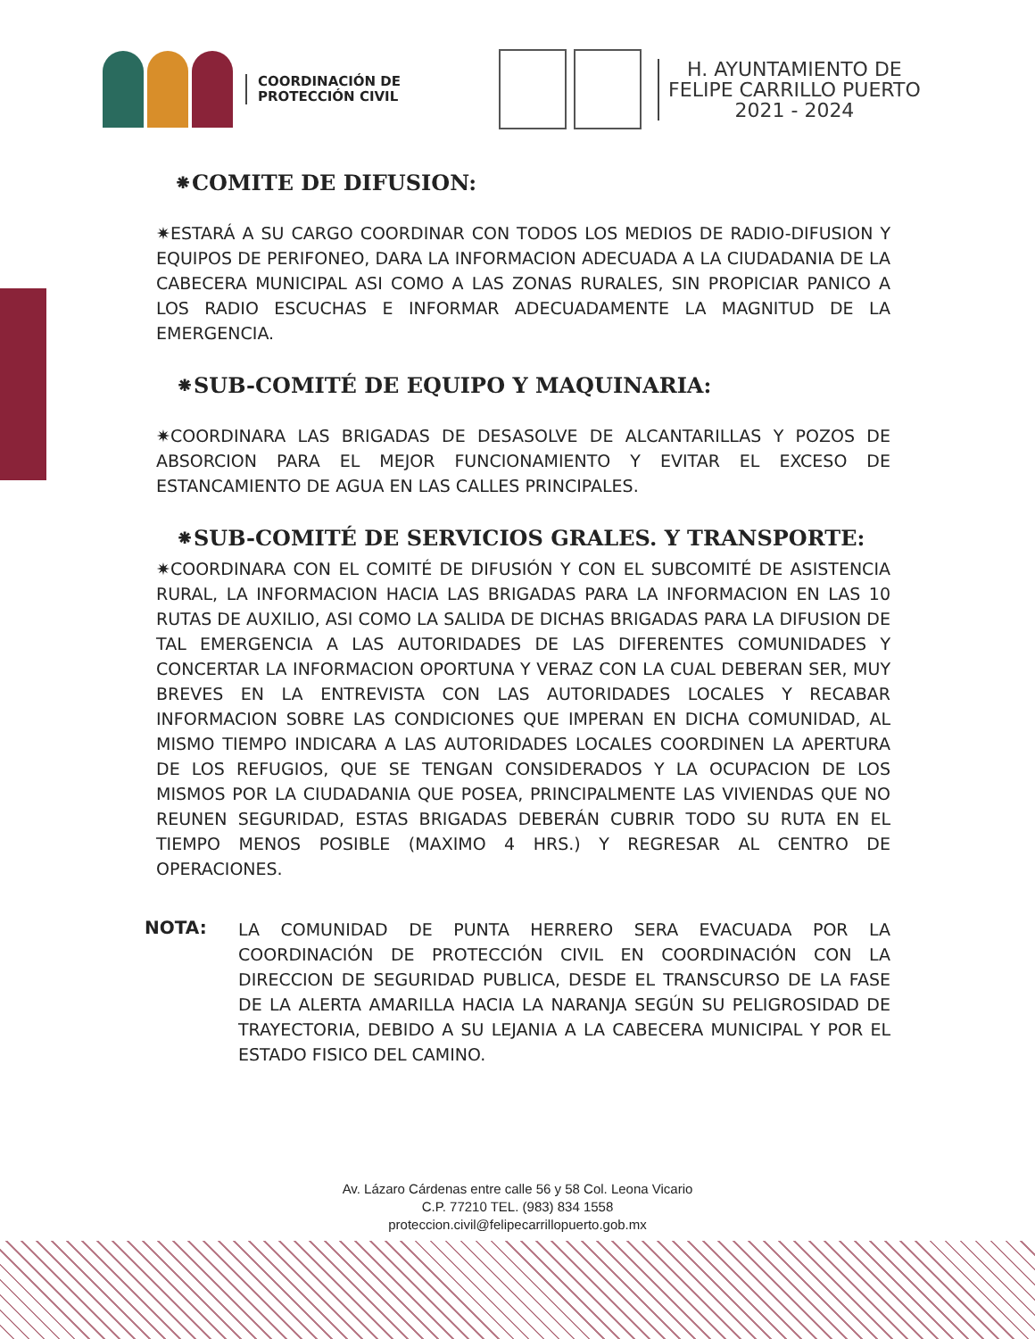COORDINACIÓN DE
PROTECCIÓN CIVIL
H. AYUNTAMIENTO DE
FELIPE CARRILLO PUERTO
2021 - 2024
⁕COMITE DE DIFUSION:
✷ESTARÁ A SU CARGO COORDINAR CON TODOS LOS MEDIOS DE RADIO-DIFUSION Y EQUIPOS DE PERIFONEO, DARA LA INFORMACION ADECUADA A LA CIUDADANIA DE LA CABECERA MUNICIPAL ASI COMO A LAS ZONAS RURALES, SIN PROPICIAR PANICO A LOS RADIO ESCUCHAS E INFORMAR ADECUADAMENTE LA MAGNITUD DE LA EMERGENCIA.
⁕SUB-COMITÉ DE EQUIPO Y MAQUINARIA:
✷COORDINARA LAS BRIGADAS DE DESASOLVE DE ALCANTARILLAS Y POZOS DE ABSORCION PARA EL MEJOR FUNCIONAMIENTO Y EVITAR EL EXCESO DE ESTANCAMIENTO DE AGUA EN LAS CALLES PRINCIPALES.
⁕SUB-COMITÉ DE SERVICIOS GRALES. Y TRANSPORTE:
✷COORDINARA CON EL COMITÉ DE DIFUSIÓN Y CON EL SUBCOMITÉ DE ASISTENCIA RURAL, LA INFORMACION HACIA LAS BRIGADAS PARA LA INFORMACION EN LAS 10 RUTAS DE AUXILIO, ASI COMO LA SALIDA DE DICHAS BRIGADAS PARA LA DIFUSION DE TAL EMERGENCIA A LAS AUTORIDADES DE LAS DIFERENTES COMUNIDADES Y CONCERTAR LA INFORMACION OPORTUNA Y VERAZ CON LA CUAL DEBERAN SER, MUY BREVES EN LA ENTREVISTA CON LAS AUTORIDADES LOCALES Y RECABAR INFORMACION SOBRE LAS CONDICIONES QUE IMPERAN EN DICHA COMUNIDAD, AL MISMO TIEMPO INDICARA A LAS AUTORIDADES LOCALES COORDINEN LA APERTURA DE LOS REFUGIOS, QUE SE TENGAN CONSIDERADOS Y LA OCUPACION DE LOS MISMOS POR LA CIUDADANIA QUE POSEA, PRINCIPALMENTE LAS VIVIENDAS QUE NO REUNEN SEGURIDAD, ESTAS BRIGADAS DEBERÁN CUBRIR TODO SU RUTA EN EL TIEMPO MENOS POSIBLE (MAXIMO 4 HRS.) Y REGRESAR AL CENTRO DE OPERACIONES.
NOTA:
LA COMUNIDAD DE PUNTA HERRERO SERA EVACUADA POR LA COORDINACIÓN DE PROTECCIÓN CIVIL EN COORDINACIÓN CON LA DIRECCION DE SEGURIDAD PUBLICA, DESDE EL TRANSCURSO DE LA FASE DE LA ALERTA AMARILLA HACIA LA NARANJA SEGÚN SU PELIGROSIDAD DE TRAYECTORIA, DEBIDO A SU LEJANIA A LA CABECERA MUNICIPAL Y POR EL ESTADO FISICO DEL CAMINO.
Av. Lázaro Cárdenas entre calle 56 y 58 Col. Leona Vicario
C.P. 77210 TEL. (983) 834 1558
proteccion.civil@felipecarrillopuerto.gob.mx